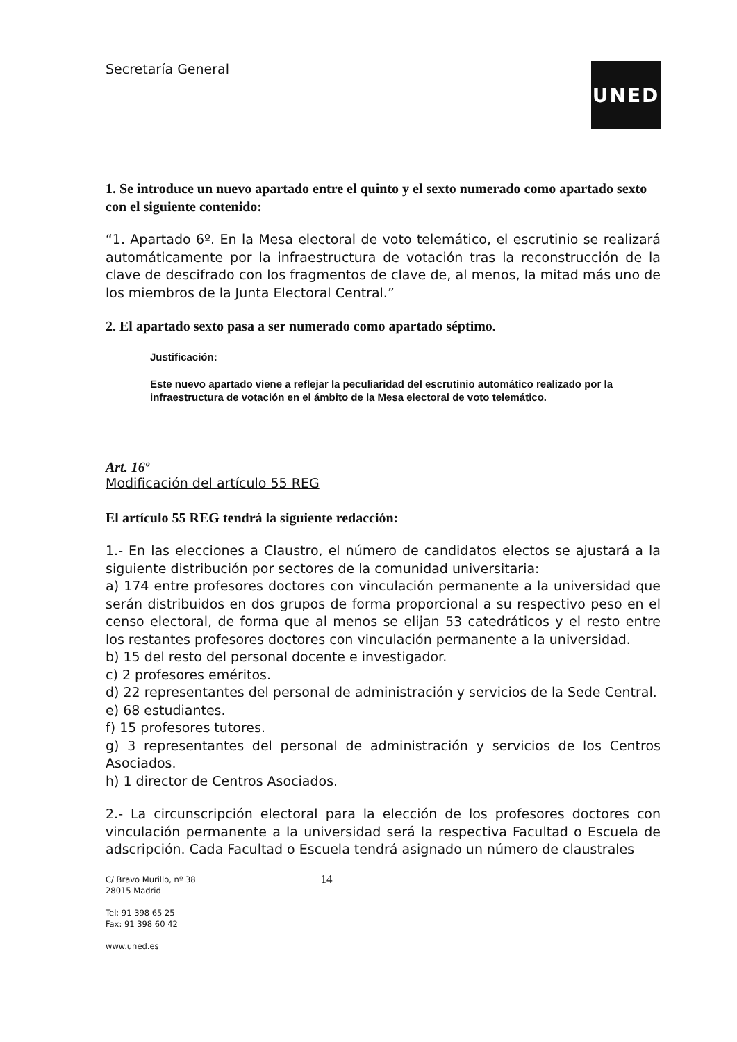Secretaría General
UNED
1. Se introduce un nuevo apartado entre el quinto y el sexto numerado como apartado sexto con el siguiente contenido:
“1. Apartado 6º. En la Mesa electoral de voto telemático, el escrutinio se realizará automáticamente por la infraestructura de votación tras la reconstrucción de la clave de descifrado con los fragmentos de clave de, al menos, la mitad más uno de los miembros de la Junta Electoral Central.”
2. El apartado sexto pasa a ser numerado como apartado séptimo.
Justificación:
Este nuevo apartado viene a reflejar la peculiaridad del escrutinio automático realizado por la infraestructura de votación en el ámbito de la Mesa electoral de voto telemático.
Art. 16º
Modificación del artículo 55 REG
El artículo 55 REG tendrá la siguiente redacción:
1.- En las elecciones a Claustro, el número de candidatos electos se ajustará a la siguiente distribución por sectores de la comunidad universitaria:
a) 174 entre profesores doctores con vinculación permanente a la universidad que serán distribuidos en dos grupos de forma proporcional a su respectivo peso en el censo electoral, de forma que al menos se elijan 53 catedráticos y el resto entre los restantes profesores doctores con vinculación permanente a la universidad.
b) 15 del resto del personal docente e investigador.
c) 2 profesores eméritos.
d) 22 representantes del personal de administración y servicios de la Sede Central.
e) 68 estudiantes.
f) 15 profesores tutores.
g) 3 representantes del personal de administración y servicios de los Centros Asociados.
h) 1 director de Centros Asociados.
2.- La circunscripción electoral para la elección de los profesores doctores con vinculación permanente a la universidad será la respectiva Facultad o Escuela de adscripción. Cada Facultad o Escuela tendrá asignado un número de claustrales
C/ Bravo Murillo, nº 38
28015 Madrid
Tel: 91 398 65 25
Fax: 91 398 60 42
www.uned.es
14